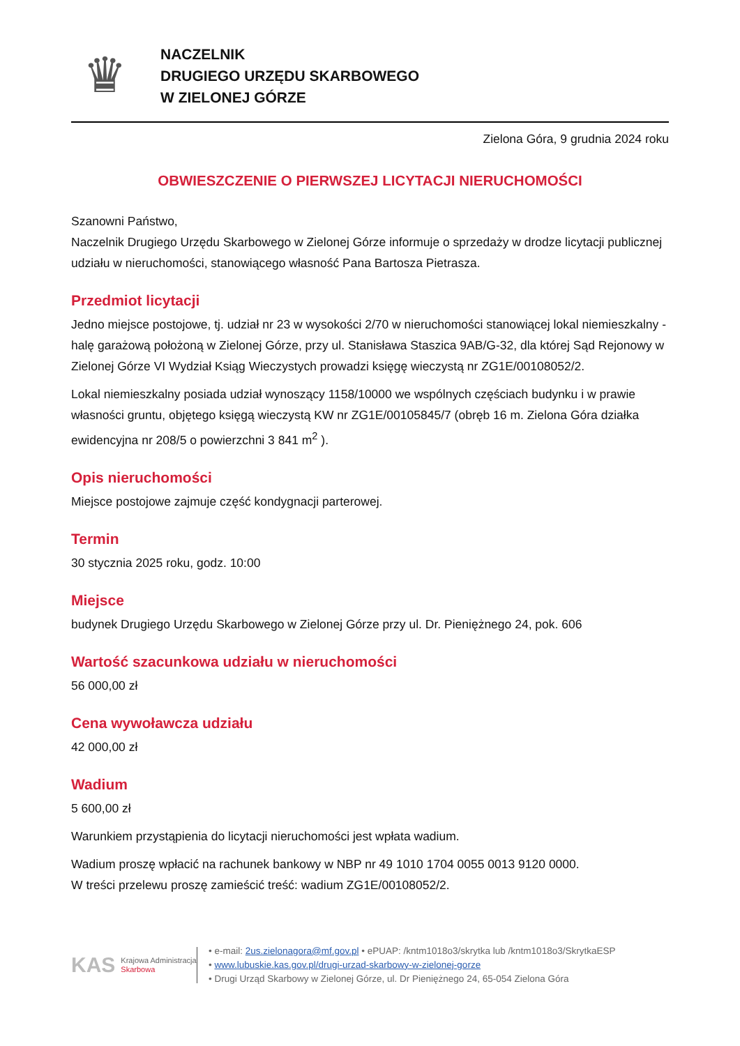♛
NACZELNIK
DRUGIEGO URZĘDU SKARBOWEGO
W ZIELONEJ GÓRZE
Zielona Góra, 9 grudnia 2024 roku
OBWIESZCZENIE O PIERWSZEJ LICYTACJI NIERUCHOMOŚCI
Szanowni Państwo,
Naczelnik Drugiego Urzędu Skarbowego w Zielonej Górze informuje o sprzedaży w drodze licytacji publicznej udziału w nieruchomości, stanowiącego własność Pana Bartosza Pietrasza.
Przedmiot licytacji
Jedno miejsce postojowe, tj. udział nr 23 w wysokości 2/70 w nieruchomości stanowiącej lokal niemieszkalny - halę garażową położoną w Zielonej Górze, przy ul. Stanisława Staszica 9AB/G-32, dla której Sąd Rejonowy w Zielonej Górze VI Wydział Ksiąg Wieczystych prowadzi księgę wieczystą nr ZG1E/00108052/2.
Lokal niemieszkalny posiada udział wynoszący 1158/10000 we wspólnych częściach budynku i w prawie własności gruntu, objętego księgą wieczystą KW nr ZG1E/00105845/7 (obręb 16 m. Zielona Góra działka ewidencyjna nr 208/5 o powierzchni 3 841 m<sup>2</sup> ).
Opis nieruchomości
Miejsce postojowe zajmuje część kondygnacji parterowej.
Termin
30 stycznia 2025 roku, godz. 10:00
Miejsce
budynek Drugiego Urzędu Skarbowego w Zielonej Górze przy ul. Dr. Pieniężnego 24, pok. 606
Wartość szacunkowa udziału w nieruchomości
56 000,00 zł
Cena wywoławcza udziału
42 000,00 zł
Wadium
5 600,00 zł
Warunkiem przystąpienia do licytacji nieruchomości jest wpłata wadium.
Wadium proszę wpłacić na rachunek bankowy w NBP nr 49 1010 1704 0055 0013 9120 0000.
W treści przelewu proszę zamieścić treść: wadium ZG1E/00108052/2.
KAS Krajowa Administracja
Skarbowa
• e-mail: 2us.zielonagora@mf.gov.pl • ePUAP: /kntm1018o3/skrytka lub /kntm1018o3/SkrytkaESP
• www.lubuskie.kas.gov.pl/drugi-urzad-skarbowy-w-zielonej-gorze
• Drugi Urząd Skarbowy w Zielonej Górze, ul. Dr Pieniężnego 24, 65-054 Zielona Góra